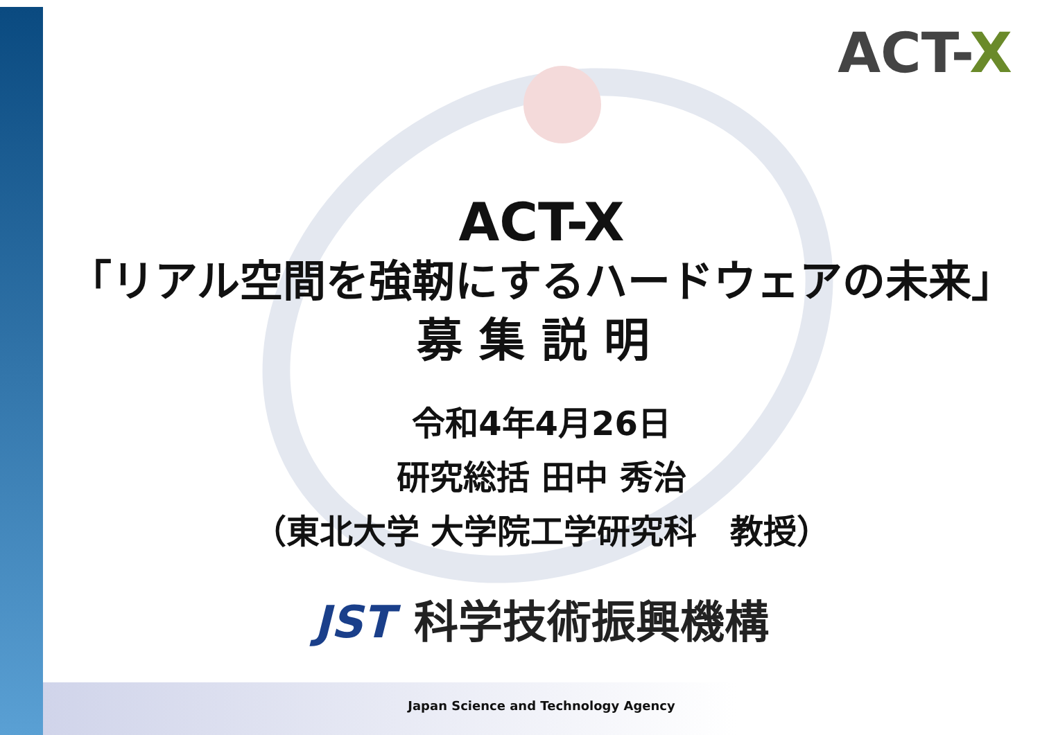ACT-X
ACT-X
「リアル空間を強靭にするハードウェアの未来」
募集説明
令和4年4月26日
研究総括 田中 秀治
（東北大学 大学院工学研究科　教授）
JST 科学技術振興機構
Japan Science and Technology Agency